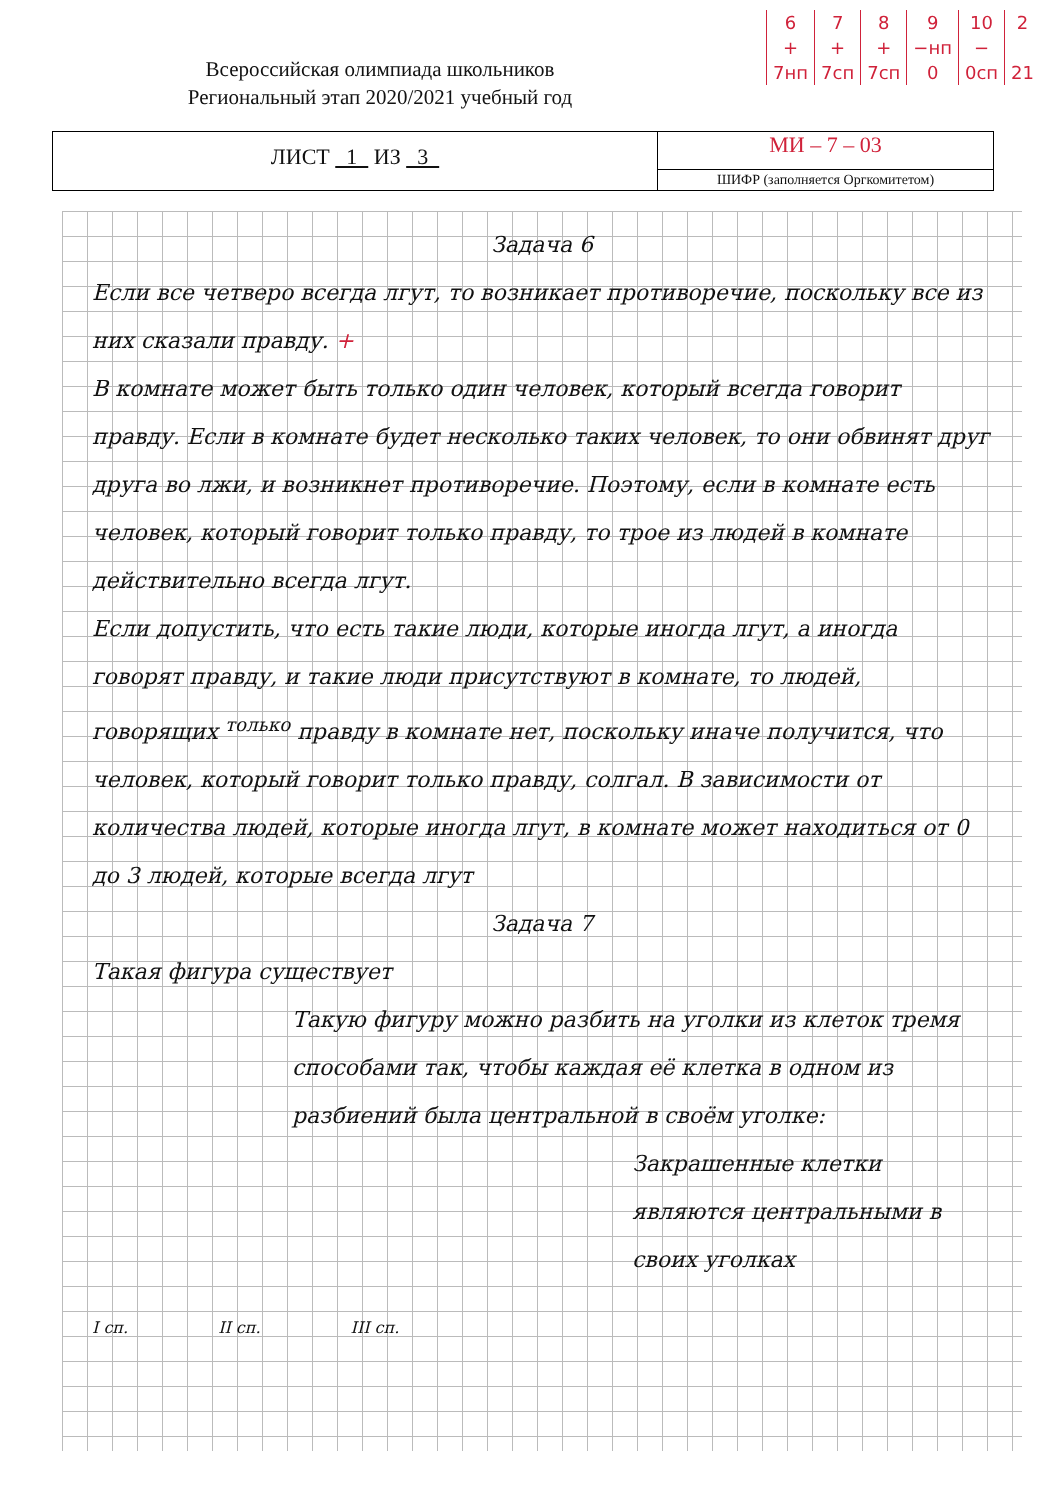| 6 | 7 | 8 | 9 | 10 | 2 |
| + | + | + | −нп | − | |
| 7нп | 7сп | 7сп | 0 | 0сп | 21 |
Всероссийская олимпиада школьников
Региональный этап 2020/2021 учебный год
ЛИСТ 1 ИЗ 3
МИ – 7 – 03
ШИФР (заполняется Оргкомитетом)
Задача 6
Если все четверо всегда лгут, то возникает противоречие, поскольку все из них сказали правду. +
В комнате может быть только один человек, который всегда говорит правду. Если в комнате будет несколько таких человек, то они обвинят друг друга во лжи, и возникнет противоречие. Поэтому, если в комнате есть человек, который говорит только правду, то трое из людей в комнате действительно всегда лгут.
Если допустить, что есть такие люди, которые иногда лгут, а иногда говорят правду, и такие люди присутствуют в комнате, то людей, говорящих <sup>только</sup> правду в комнате нет, поскольку иначе получится, что человек, который говорит только правду, солгал. В зависимости от количества людей, которые иногда лгут, в комнате может находиться от 0 до 3 людей, которые всегда лгут
Задача 7
Такая фигура существует
Такую фигуру можно разбить на уголки из клеток тремя способами так, чтобы каждая её клетка в одном из разбиений была центральной в своём уголке:
Закрашенные клетки являются центральными в своих уголках
I сп. II сп. III сп.